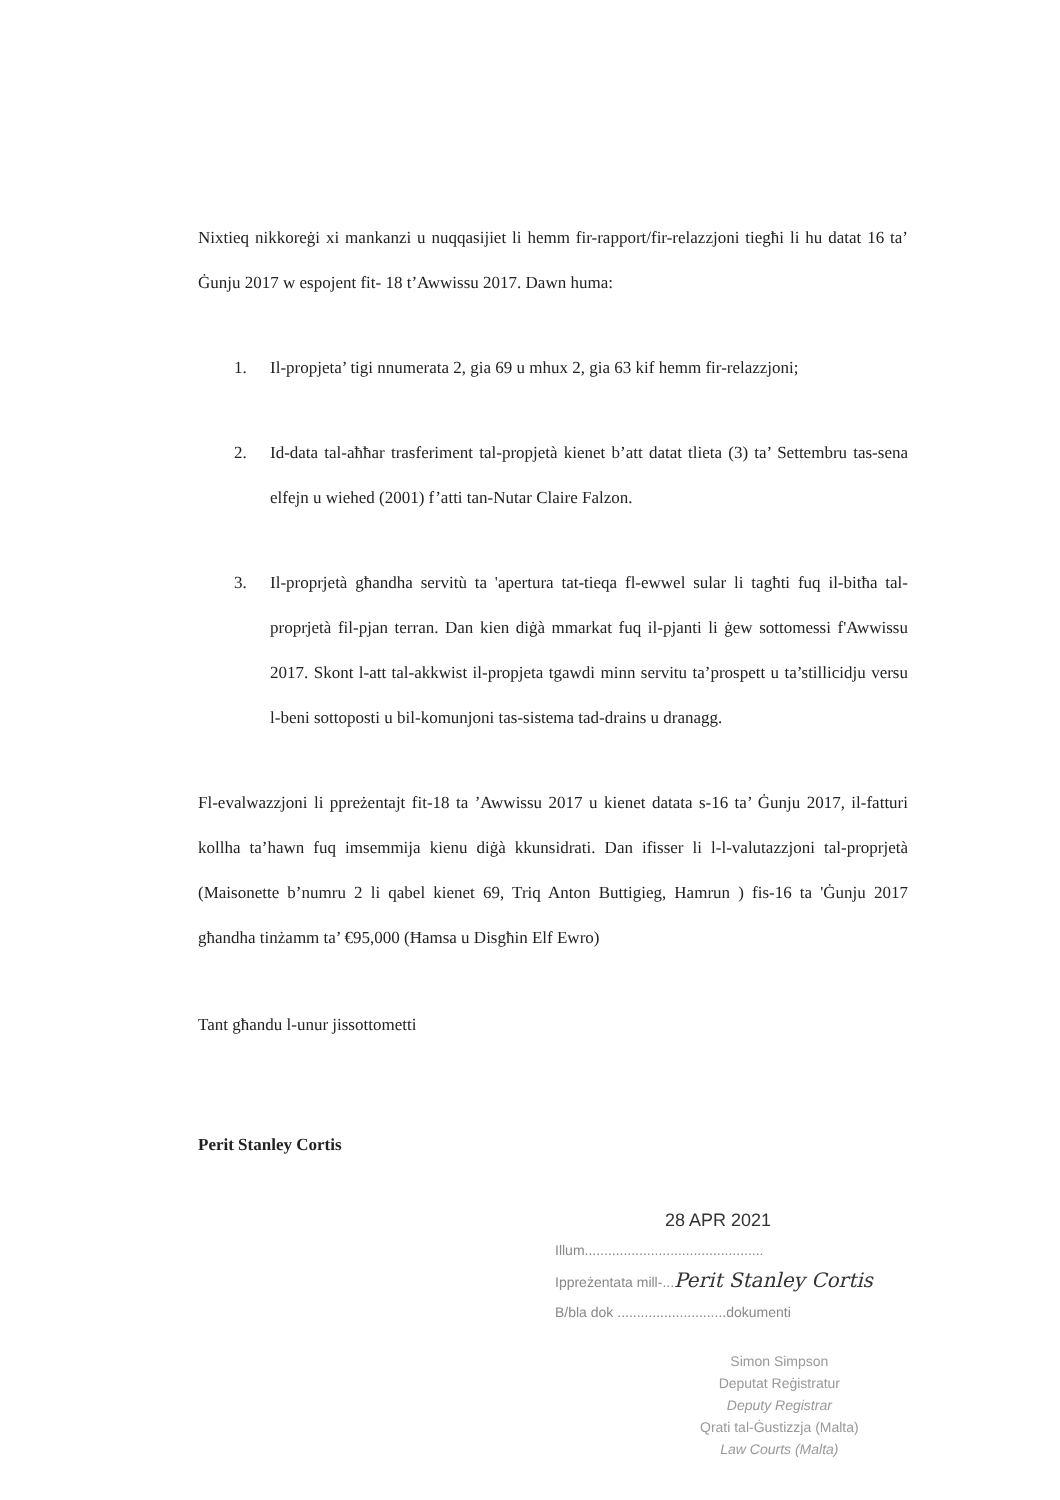Nixtieq nikkoreġi xi mankanzi u nuqqasijiet li hemm fir-rapport/fir-relazzjoni tiegħi li hu datat 16 ta’ Ġunju 2017 w espojent fit- 18 t’Awwissu 2017. Dawn huma:
1. Il-propjeta’ tigi nnumerata 2, gia 69 u mhux 2, gia 63 kif hemm fir-relazzjoni;
2. Id-data tal-aħħar trasferiment tal-propjetà kienet b’att datat tlieta (3) ta’ Settembru tas-sena elfejn u wiehed (2001) f’atti tan-Nutar Claire Falzon.
3. Il-proprjetà għandha servitù ta 'apertura tat-tieqa fl-ewwel sular li tagħti fuq il-bitħa tal-proprjetà fil-pjan terran. Dan kien diġà mmarkat fuq il-pjanti li ġew sottomessi f'Awwissu 2017. Skont l-att tal-akkwist il-propjeta tgawdi minn servitu ta’prospett u ta’stillicidju versu l-beni sottoposti u bil-komunjoni tas-sistema tad-drains u dranagg.
Fl-evalwazzjoni li ppreżentajt fit-18 ta ’Awwissu 2017 u kienet datata s-16 ta’ Ġunju 2017, il-fatturi kollha ta’hawn fuq imsemmija kienu diġà kkunsidrati. Dan ifisser li l-l-valutazzjoni tal-proprjetà (Maisonette b’numru 2 li qabel kienet 69, Triq Anton Buttigieg, Hamrun ) fis-16 ta 'Ġunju 2017 għandha tinżamm ta’ €95,000 (Ħamsa u Disgħin Elf Ewro)
Tant għandu l-unur jissottometti
Perit Stanley Cortis
28 APR 2021
Illum..............................................
Ippreżentata mill-...Perit Stanley Cortis
B/bla dok ............................dokumenti
Simon Simpson
Deputat Reġistratur
Deputy Registrar
Qrati tal-Ġustizzja (Malta)
Law Courts (Malta)